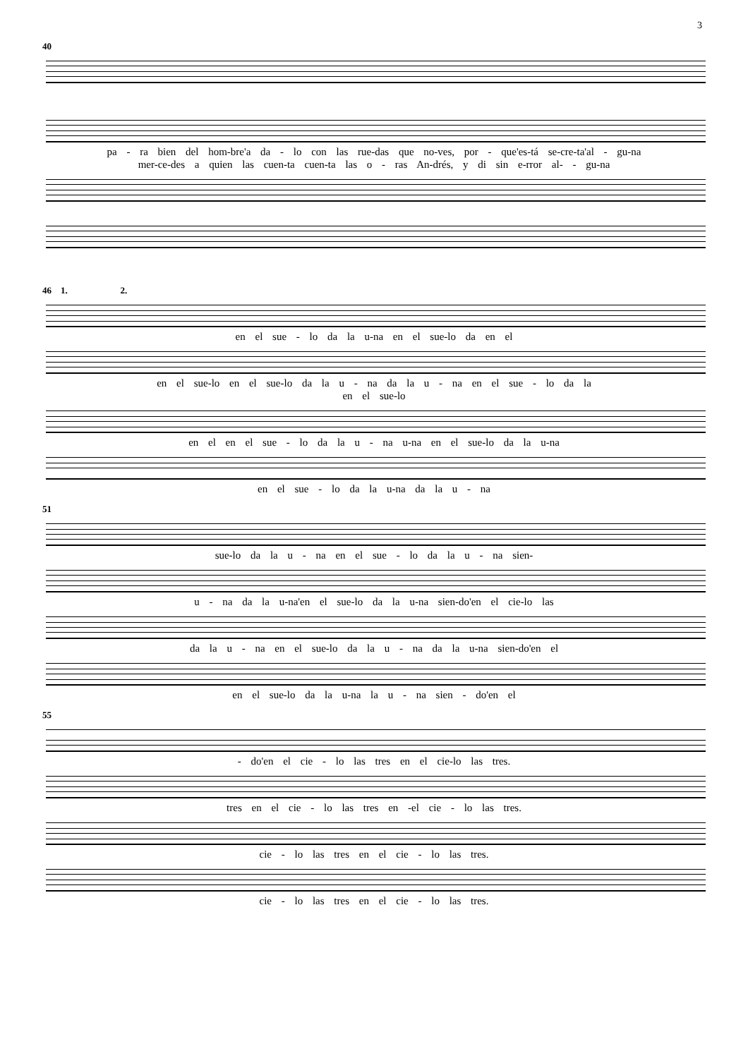3
40
pa - ra bien del hom-bre'a da - lo con las rue-das que no-ves, por - que'es-tá se-cre-ta'al - gu-na
mer-ce-des a quien las cuen-ta cuen-ta las o - ras An-drés, y di sin e-rror al- - gu-na
46 1. 2.
en el sue - lo da la u-na en el sue-lo da en el
en el sue-lo en el sue-lo da la u - na da la u - na en el sue - lo da la
en el sue-lo
en el en el sue - lo da la u - na u-na en el sue-lo da la u-na
en el sue - lo da la u-na da la u - na
51
sue-lo da la u - na en el sue - lo da la u - na sien-
u - na da la u-na'en el sue-lo da la u-na sien-do'en el cie-lo las
da la u - na en el sue-lo da la u - na da la u-na sien-do'en el
en el sue-lo da la u-na la u - na sien - do'en el
55
- do'en el cie - lo las tres en el cie-lo las tres.
tres en el cie - lo las tres en -el cie - lo las tres.
cie - lo las tres en el cie - lo las tres.
cie - lo las tres en el cie - lo las tres.